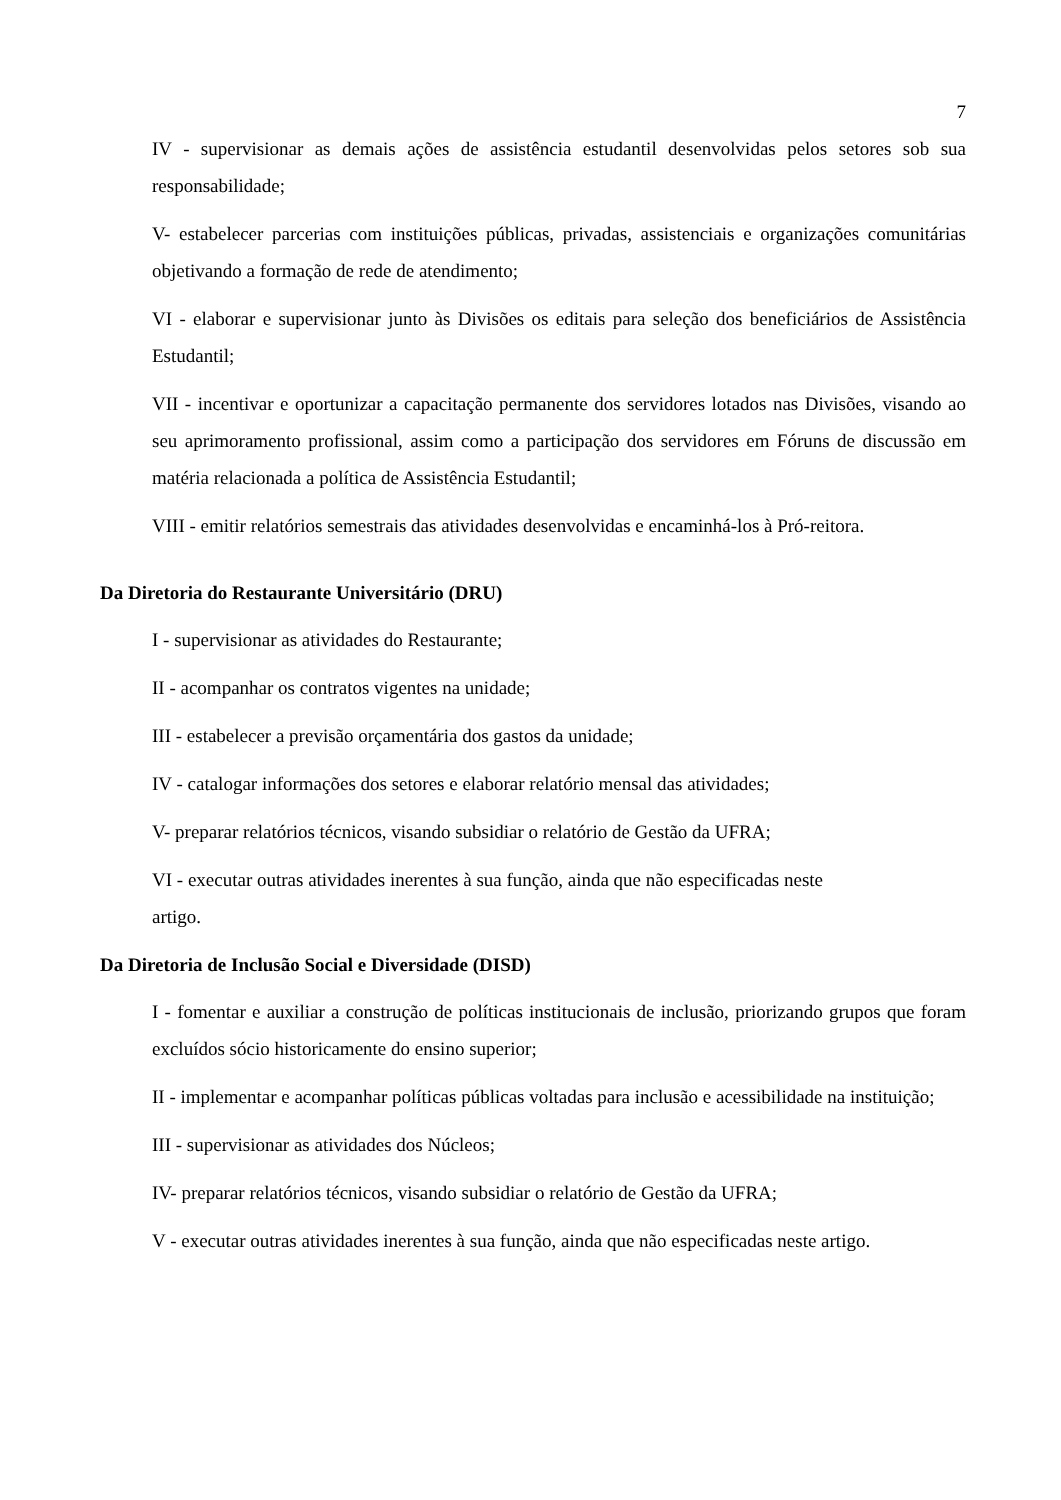7
IV - supervisionar as demais ações de assistência estudantil desenvolvidas pelos setores sob sua responsabilidade;
V- estabelecer parcerias com instituições públicas, privadas, assistenciais e organizações comunitárias objetivando a formação de rede de atendimento;
VI - elaborar e supervisionar junto às Divisões os editais para seleção dos beneficiários de Assistência Estudantil;
VII - incentivar e oportunizar a capacitação permanente dos servidores lotados nas Divisões, visando ao seu aprimoramento profissional, assim como a participação dos servidores em Fóruns de discussão em matéria relacionada a política de Assistência Estudantil;
VIII - emitir relatórios semestrais das atividades desenvolvidas e encaminhá-los à Pró-reitora.
Da Diretoria do Restaurante Universitário (DRU)
I - supervisionar as atividades do Restaurante;
II - acompanhar os contratos vigentes na unidade;
III - estabelecer a previsão orçamentária dos gastos da unidade;
IV - catalogar informações dos setores e elaborar relatório mensal das atividades;
V- preparar relatórios técnicos, visando subsidiar o relatório de Gestão da UFRA;
VI - executar outras atividades inerentes à sua função, ainda que não especificadas neste
artigo.
Da Diretoria de Inclusão Social e Diversidade (DISD)
I - fomentar e auxiliar a construção de políticas institucionais de inclusão, priorizando grupos que foram excluídos sócio historicamente do ensino superior;
II - implementar e acompanhar políticas públicas voltadas para inclusão e acessibilidade na instituição;
III - supervisionar as atividades dos Núcleos;
IV- preparar relatórios técnicos, visando subsidiar o relatório de Gestão da UFRA;
V - executar outras atividades inerentes à sua função, ainda que não especificadas neste artigo.